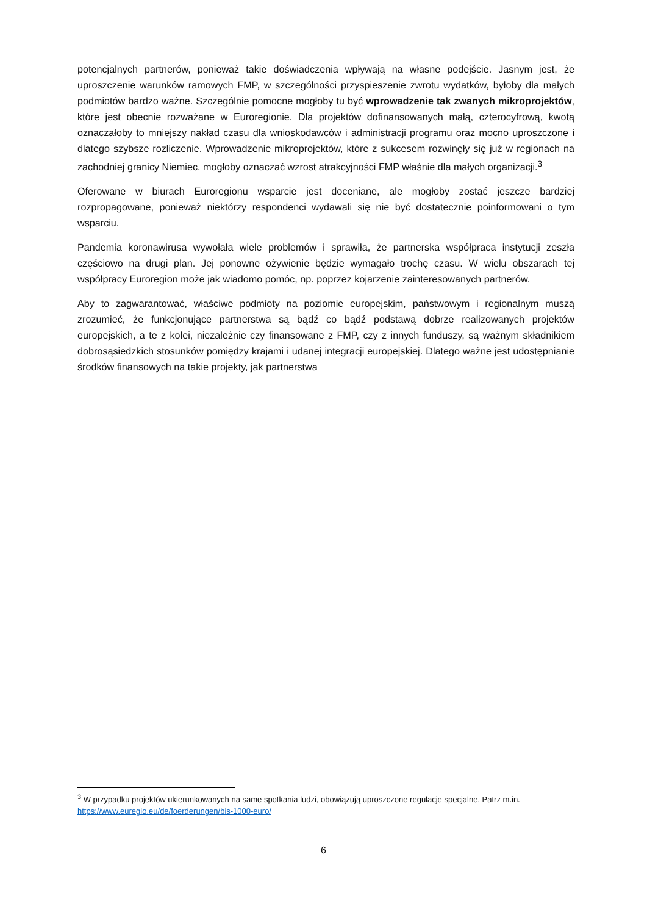potencjalnych partnerów, ponieważ takie doświadczenia wpływają na własne podejście. Jasnym jest, że uproszczenie warunków ramowych FMP, w szczególności przyspieszenie zwrotu wydatków, byłoby dla małych podmiotów bardzo ważne. Szczególnie pomocne mogłoby tu być wprowadzenie tak zwanych mikroprojektów, które jest obecnie rozważane w Euroregionie. Dla projektów dofinansowanych małą, czterocyfrową, kwotą oznaczałoby to mniejszy nakład czasu dla wnioskodawców i administracji programu oraz mocno uproszczone i dlatego szybsze rozliczenie. Wprowadzenie mikroprojektów, które z sukcesem rozwinęły się już w regionach na zachodniej granicy Niemiec, mogłoby oznaczać wzrost atrakcyjności FMP właśnie dla małych organizacji.<sup>3</sup>
Oferowane w biurach Euroregionu wsparcie jest doceniane, ale mogłoby zostać jeszcze bardziej rozpropagowane, ponieważ niektórzy respondenci wydawali się nie być dostatecznie poinformowani o tym wsparciu.
Pandemia koronawirusa wywołała wiele problemów i sprawiła, że partnerska współpraca instytucji zeszła częściowo na drugi plan. Jej ponowne ożywienie będzie wymagało trochę czasu. W wielu obszarach tej współpracy Euroregion może jak wiadomo pomóc, np. poprzez kojarzenie zainteresowanych partnerów.
Aby to zagwarantować, właściwe podmioty na poziomie europejskim, państwowym i regionalnym muszą zrozumieć, że funkcjonujące partnerstwa są bądź co bądź podstawą dobrze realizowanych projektów europejskich, a te z kolei, niezależnie czy finansowane z FMP, czy z innych funduszy, są ważnym składnikiem dobrosąsiedzkich stosunków pomiędzy krajami i udanej integracji europejskiej. Dlatego ważne jest udostępnianie środków finansowych na takie projekty, jak partnerstwa
<sup>3</sup> W przypadku projektów ukierunkowanych na same spotkania ludzi, obowiązują uproszczone regulacje specjalne. Patrz m.in. https://www.euregio.eu/de/foerderungen/bis-1000-euro/
6